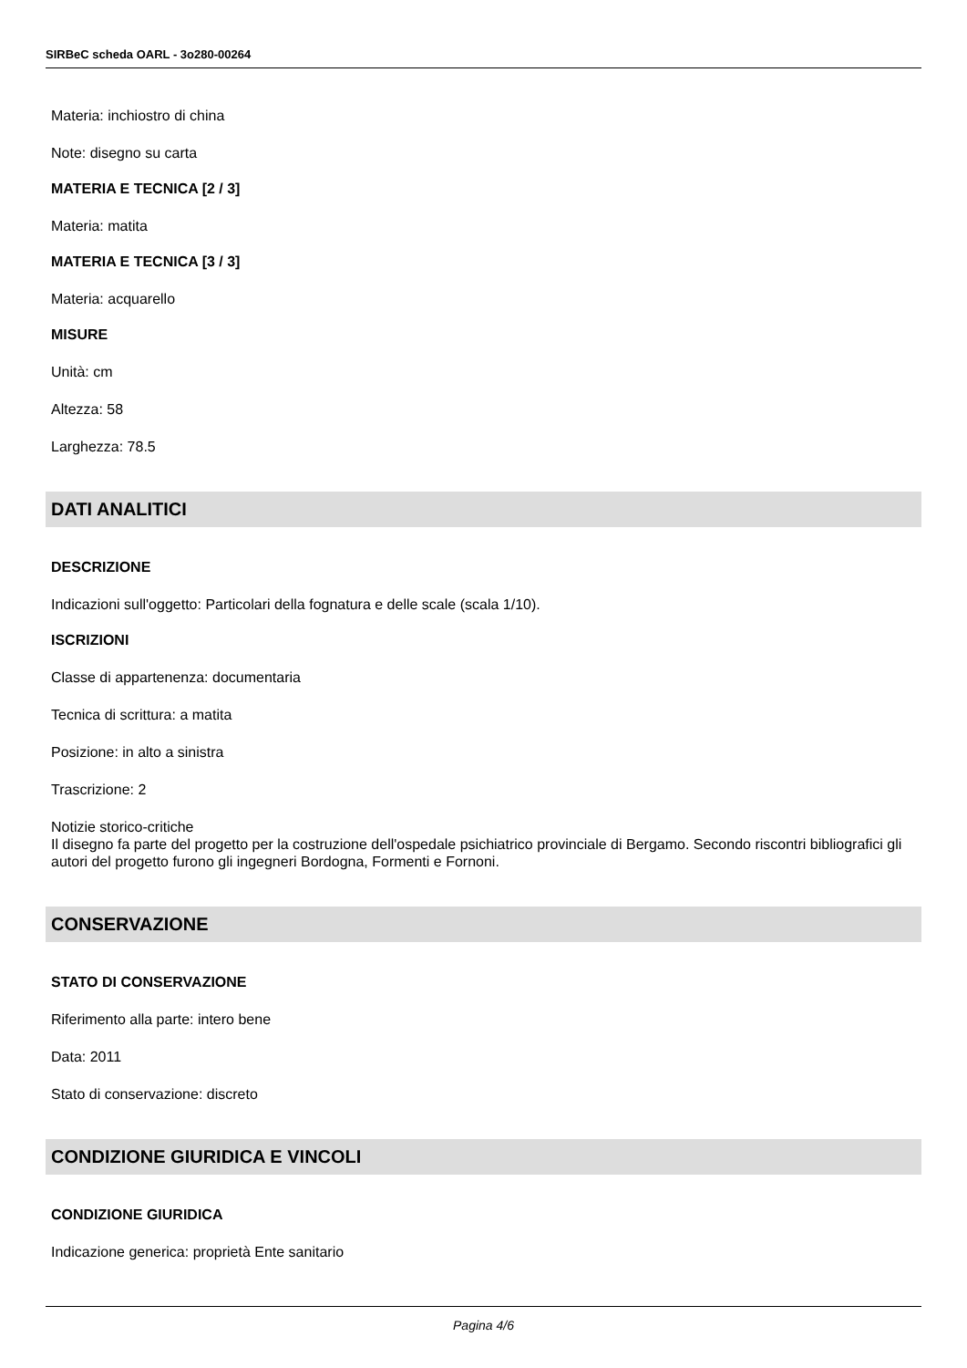SIRBeC scheda OARL - 3o280-00264
Materia: inchiostro di china
Note: disegno su carta
MATERIA E TECNICA [2 / 3]
Materia: matita
MATERIA E TECNICA [3 / 3]
Materia: acquarello
MISURE
Unità: cm
Altezza: 58
Larghezza: 78.5
DATI ANALITICI
DESCRIZIONE
Indicazioni sull'oggetto: Particolari della fognatura e delle scale (scala 1/10).
ISCRIZIONI
Classe di appartenenza: documentaria
Tecnica di scrittura: a matita
Posizione: in alto a sinistra
Trascrizione: 2
Notizie storico-critiche
Il disegno fa parte del progetto per la costruzione dell'ospedale psichiatrico provinciale di Bergamo. Secondo riscontri bibliografici gli autori del progetto furono gli ingegneri Bordogna, Formenti e Fornoni.
CONSERVAZIONE
STATO DI CONSERVAZIONE
Riferimento alla parte: intero bene
Data: 2011
Stato di conservazione: discreto
CONDIZIONE GIURIDICA E VINCOLI
CONDIZIONE GIURIDICA
Indicazione generica: proprietà Ente sanitario
Pagina 4/6